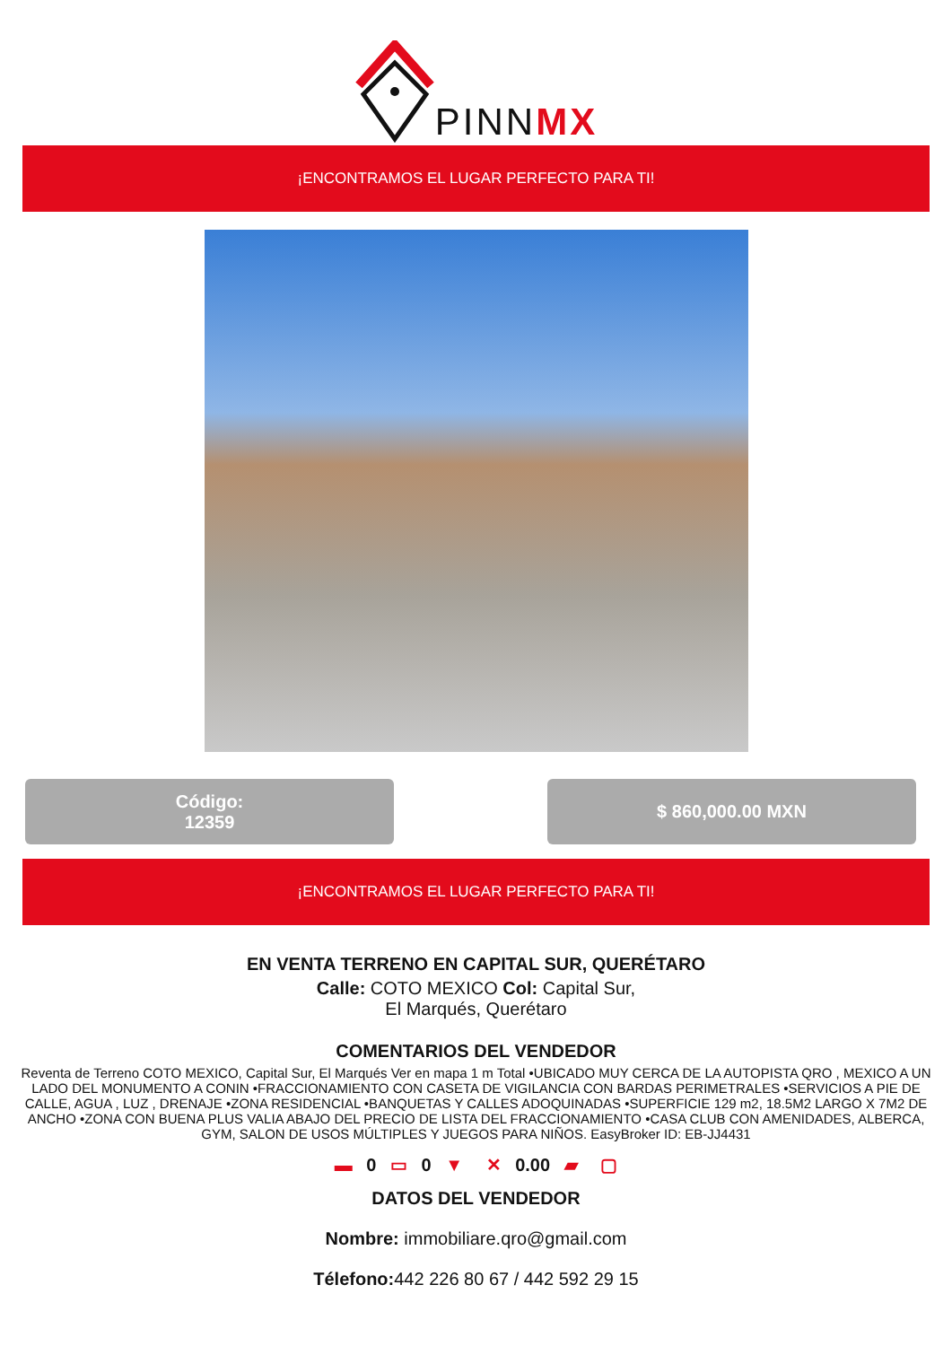PINNMX
¡ENCONTRAMOS EL LUGAR PERFECTO PARA TI!
Código:
12359
$ 860,000.00 MXN
¡ENCONTRAMOS EL LUGAR PERFECTO PARA TI!
EN VENTA TERRENO EN CAPITAL SUR, QUERÉTARO
Calle: COTO MEXICO Col: Capital Sur,
El Marqués, Querétaro
COMENTARIOS DEL VENDEDOR
Reventa de Terreno COTO MEXICO, Capital Sur, El Marqués Ver en mapa 1 m Total •UBICADO MUY CERCA DE LA AUTOPISTA QRO , MEXICO A UN LADO DEL MONUMENTO A CONIN •FRACCIONAMIENTO CON CASETA DE VIGILANCIA CON BARDAS PERIMETRALES •SERVICIOS A PIE DE CALLE, AGUA , LUZ , DRENAJE •ZONA RESIDENCIAL •BANQUETAS Y CALLES ADOQUINADAS •SUPERFICIE 129 m2, 18.5M2 LARGO X 7M2 DE ANCHO •ZONA CON BUENA PLUS VALIA ABAJO DEL PRECIO DE LISTA DEL FRACCIONAMIENTO •CASA CLUB CON AMENIDADES, ALBERCA, GYM, SALON DE USOS MÚLTIPLES Y JUEGOS PARA NIÑOS. EasyBroker ID: EB-JJ4431
▬ 0 ▭ 0 ▼ ✕ 0.00 ▰ ▢
DATOS DEL VENDEDOR
Nombre: immobiliare.qro@gmail.com
Télefono: 442 226 80 67 / 442 592 29 15